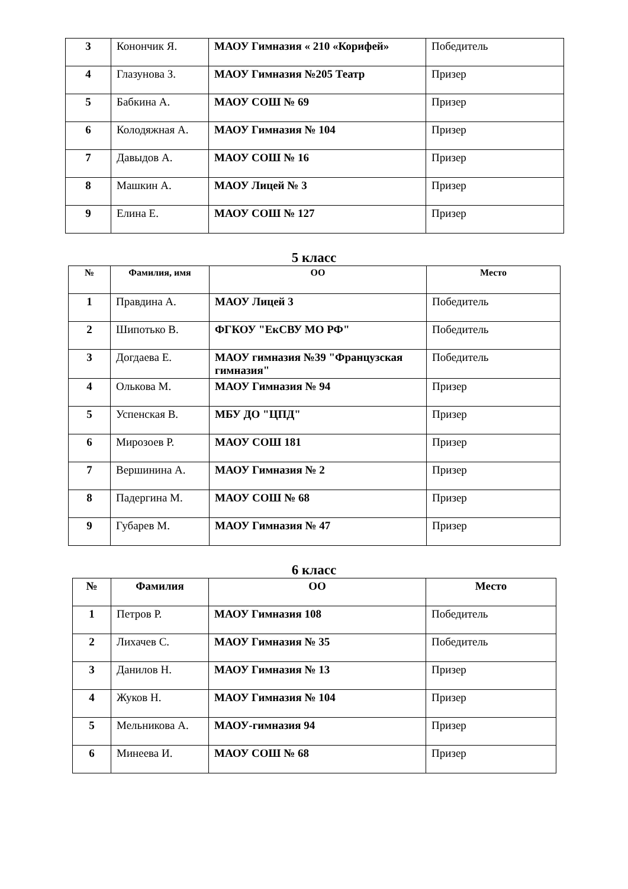| 3 | Конончик Я. | МАОУ Гимназия « 210 «Корифей» | Победитель |
| 4 | Глазунова З. | МАОУ Гимназия №205 Театр | Призер |
| 5 | Бабкина А. | МАОУ СОШ № 69 | Призер |
| 6 | Колодяжная А. | МАОУ Гимназия № 104 | Призер |
| 7 | Давыдов А. | МАОУ СОШ № 16 | Призер |
| 8 | Машкин А. | МАОУ Лицей № 3 | Призер |
| 9 | Елина Е. | МАОУ СОШ № 127 | Призер |
5 класс
| № | Фамилия, имя | ОО | Место |
| --- | --- | --- | --- |
| 1 | Правдина А. | МАОУ Лицей 3 | Победитель |
| 2 | Шипотько В. | ФГКОУ "ЕкСВУ МО РФ" | Победитель |
| 3 | Догдаева Е. | МАОУ гимназия №39 "Французская гимназия" | Победитель |
| 4 | Олькова М. | МАОУ Гимназия № 94 | Призер |
| 5 | Успенская В. | МБУ ДО "ЦПД" | Призер |
| 6 | Мирозоев Р. | МАОУ СОШ 181 | Призер |
| 7 | Вершинина А. | МАОУ Гимназия № 2 | Призер |
| 8 | Падергина М. | МАОУ СОШ № 68 | Призер |
| 9 | Губарев М. | МАОУ Гимназия № 47 | Призер |
6 класс
| № | Фамилия | ОО | Место |
| --- | --- | --- | --- |
| 1 | Петров Р. | МАОУ Гимназия 108 | Победитель |
| 2 | Лихачев С. | МАОУ Гимназия № 35 | Победитель |
| 3 | Данилов Н. | МАОУ Гимназия № 13 | Призер |
| 4 | Жуков Н. | МАОУ Гимназия № 104 | Призер |
| 5 | Мельникова А. | МАОУ-гимназия 94 | Призер |
| 6 | Минеева И. | МАОУ СОШ № 68 | Призер |